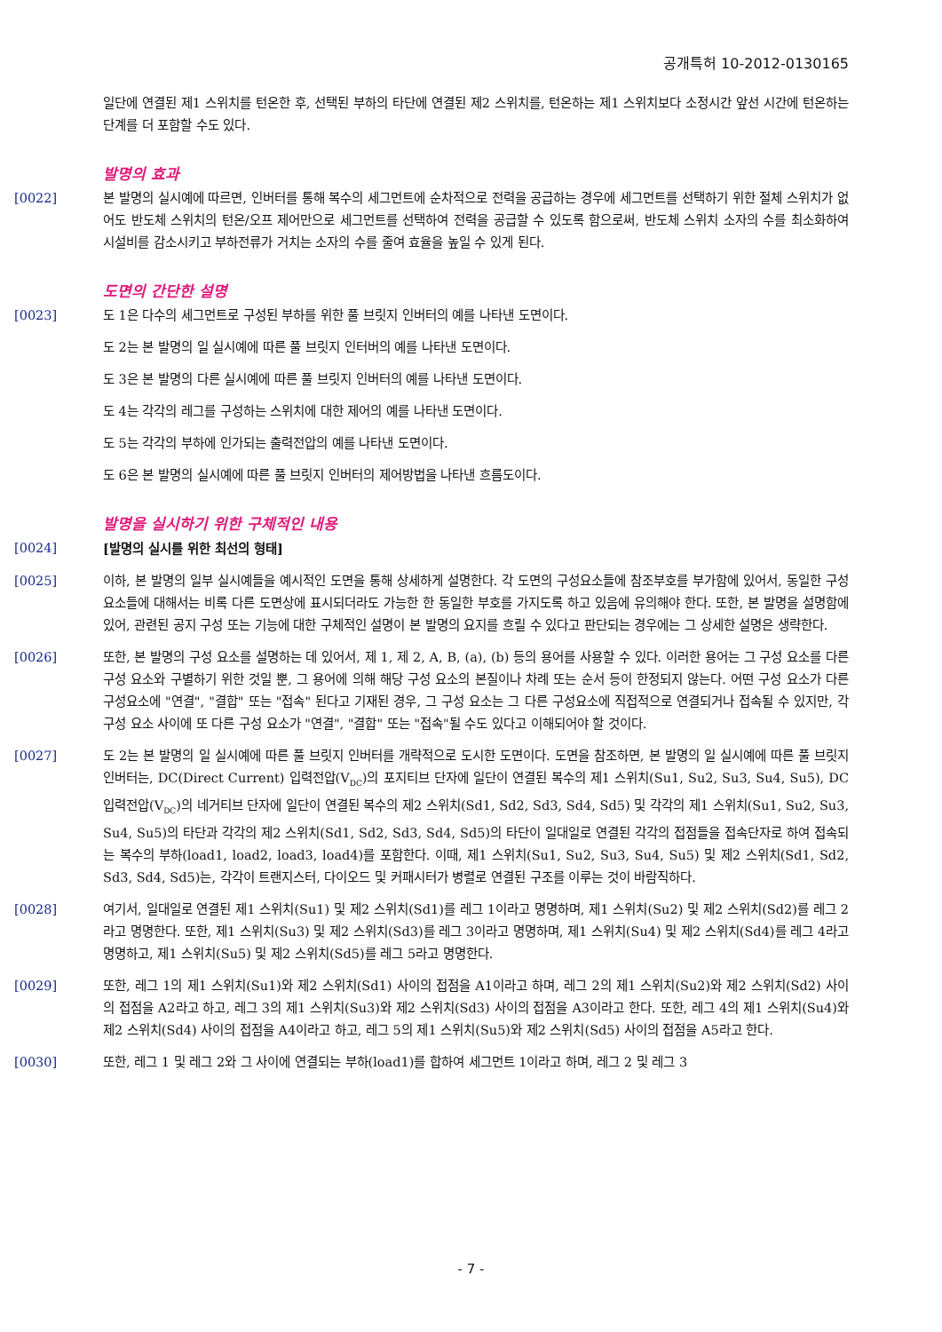공개특허 10-2012-0130165
일단에 연결된 제1 스위치를 턴온한 후, 선택된 부하의 타단에 연결된 제2 스위치를, 턴온하는 제1 스위치보다 소정시간 앞선 시간에 턴온하는 단계를 더 포함할 수도 있다.
발명의 효과
[0022] 본 발명의 실시예에 따르면, 인버터를 통해 복수의 세그먼트에 순차적으로 전력을 공급하는 경우에 세그먼트를 선택하기 위한 절체 스위치가 없어도 반도체 스위치의 턴온/오프 제어만으로 세그먼트를 선택하여 전력을 공급할 수 있도록 함으로써, 반도체 스위치 소자의 수를 최소화하여 시설비를 감소시키고 부하전류가 거치는 소자의 수를 줄여 효율을 높일 수 있게 된다.
도면의 간단한 설명
[0023] 도 1은 다수의 세그먼트로 구성된 부하를 위한 풀 브릿지 인버터의 예를 나타낸 도면이다.
도 2는 본 발명의 일 실시예에 따른 풀 브릿지 인터버의 예를 나타낸 도면이다.
도 3은 본 발명의 다른 실시예에 따른 풀 브릿지 인버터의 예를 나타낸 도면이다.
도 4는 각각의 레그를 구성하는 스위치에 대한 제어의 예를 나타낸 도면이다.
도 5는 각각의 부하에 인가되는 출력전압의 예를 나타낸 도면이다.
도 6은 본 발명의 실시예에 따른 풀 브릿지 인버터의 제어방법을 나타낸 흐름도이다.
발명을 실시하기 위한 구체적인 내용
[0024] [발명의 실시를 위한 최선의 형태]
[0025] 이하, 본 발명의 일부 실시예들을 예시적인 도면을 통해 상세하게 설명한다. 각 도면의 구성요소들에 참조부호를 부가함에 있어서, 동일한 구성요소들에 대해서는 비록 다른 도면상에 표시되더라도 가능한 한 동일한 부호를 가지도록 하고 있음에 유의해야 한다. 또한, 본 발명을 설명함에 있어, 관련된 공지 구성 또는 기능에 대한 구체적인 설명이 본 발명의 요지를 흐릴 수 있다고 판단되는 경우에는 그 상세한 설명은 생략한다.
[0026] 또한, 본 발명의 구성 요소를 설명하는 데 있어서, 제 1, 제 2, A, B, (a), (b) 등의 용어를 사용할 수 있다. 이러한 용어는 그 구성 요소를 다른 구성 요소와 구별하기 위한 것일 뿐, 그 용어에 의해 해당 구성 요소의 본질이나 차례 또는 순서 등이 한정되지 않는다. 어떤 구성 요소가 다른 구성요소에 "연결", "결합" 또는 "접속" 된다고 기재된 경우, 그 구성 요소는 그 다른 구성요소에 직접적으로 연결되거나 접속될 수 있지만, 각 구성 요소 사이에 또 다른 구성 요소가 "연결", "결합" 또는 "접속"될 수도 있다고 이해되어야 할 것이다.
[0027] 도 2는 본 발명의 일 실시예에 따른 풀 브릿지 인버터를 개략적으로 도시한 도면이다. 도면을 참조하면, 본 발명의 일 실시예에 따른 풀 브릿지 인버터는, DC(Direct Current) 입력전압(V<sub>DC</sub>)의 포지티브 단자에 일단이 연결된 복수의 제1 스위치(Su1, Su2, Su3, Su4, Su5), DC 입력전압(V<sub>DC</sub>)의 네거티브 단자에 일단이 연결된 복수의 제2 스위치(Sd1, Sd2, Sd3, Sd4, Sd5) 및 각각의 제1 스위치(Su1, Su2, Su3, Su4, Su5)의 타단과 각각의 제2 스위치(Sd1, Sd2, Sd3, Sd4, Sd5)의 타단이 일대일로 연결된 각각의 접점들을 접속단자로 하여 접속되는 복수의 부하(load1, load2, load3, load4)를 포함한다. 이때, 제1 스위치(Su1, Su2, Su3, Su4, Su5) 및 제2 스위치(Sd1, Sd2, Sd3, Sd4, Sd5)는, 각각이 트랜지스터, 다이오드 및 커패시터가 병렬로 연결된 구조를 이루는 것이 바람직하다.
[0028] 여기서, 일대일로 연결된 제1 스위치(Su1) 및 제2 스위치(Sd1)를 레그 1이라고 명명하며, 제1 스위치(Su2) 및 제2 스위치(Sd2)를 레그 2라고 명명한다. 또한, 제1 스위치(Su3) 및 제2 스위치(Sd3)를 레그 3이라고 명명하며, 제1 스위치(Su4) 및 제2 스위치(Sd4)를 레그 4라고 명명하고, 제1 스위치(Su5) 및 제2 스위치(Sd5)를 레그 5라고 명명한다.
[0029] 또한, 레그 1의 제1 스위치(Su1)와 제2 스위치(Sd1) 사이의 접점을 A1이라고 하며, 레그 2의 제1 스위치(Su2)와 제2 스위치(Sd2) 사이의 접점을 A2라고 하고, 레그 3의 제1 스위치(Su3)와 제2 스위치(Sd3) 사이의 접점을 A3이라고 한다. 또한, 레그 4의 제1 스위치(Su4)와 제2 스위치(Sd4) 사이의 접점을 A4이라고 하고, 레그 5의 제1 스위치(Su5)와 제2 스위치(Sd5) 사이의 접점을 A5라고 한다.
[0030] 또한, 레그 1 및 레그 2와 그 사이에 연결되는 부하(load1)를 합하여 세그먼트 1이라고 하며, 레그 2 및 레그 3
- 7 -